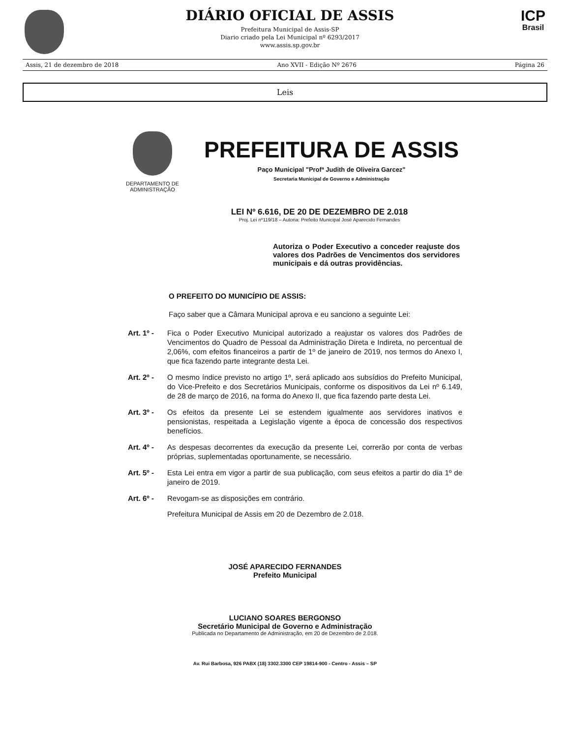DIÁRIO OFICIAL DE ASSIS
Prefeitura Municipal de Assis-SP
Diario criado pela Lei Municipal nº 6293/2017
www.assis.sp.gov.br
ICP
Brasil
Assis, 21 de dezembro de 2018 Ano XVII - Edição Nº 2676 Página 26
Leis
DEPARTAMENTO DE ADMINISTRAÇÃO
PREFEITURA DE ASSIS
Paço Municipal "Profª Judith de Oliveira Garcez"
Secretaria Municipal de Governo e Administração
LEI Nº 6.616, DE 20 DE DEZEMBRO DE 2.018
Proj. Lei nº119/18 – Autoria: Prefeito Municipal José Aparecido Fernandes
Autoriza o Poder Executivo a conceder reajuste dos valores dos Padrões de Vencimentos dos servidores municipais e dá outras providências.
O PREFEITO DO MUNICÍPIO DE ASSIS:
Faço saber que a Câmara Municipal aprova e eu sanciono a seguinte Lei:
Art. 1º - Fica o Poder Executivo Municipal autorizado a reajustar os valores dos Padrões de Vencimentos do Quadro de Pessoal da Administração Direta e Indireta, no percentual de 2,06%, com efeitos financeiros a partir de 1º de janeiro de 2019, nos termos do Anexo I, que fica fazendo parte integrante desta Lei.
Art. 2º - O mesmo índice previsto no artigo 1º, será aplicado aos subsídios do Prefeito Municipal, do Vice-Prefeito e dos Secretários Municipais, conforme os dispositivos da Lei nº 6.149, de 28 de março de 2016, na forma do Anexo II, que fica fazendo parte desta Lei.
Art. 3º - Os efeitos da presente Lei se estendem igualmente aos servidores inativos e pensionistas, respeitada a Legislação vigente a época de concessão dos respectivos benefícios.
Art. 4º - As despesas decorrentes da execução da presente Lei, correrão por conta de verbas próprias, suplementadas oportunamente, se necessário.
Art. 5º - Esta Lei entra em vigor a partir de sua publicação, com seus efeitos a partir do dia 1º de janeiro de 2019.
Art. 6º - Revogam-se as disposições em contrário.
Prefeitura Municipal de Assis em 20 de Dezembro de 2.018.
JOSÉ APARECIDO FERNANDES
Prefeito Municipal
LUCIANO SOARES BERGONSO
Secretário Municipal de Governo e Administração
Publicada no Departamento de Administração, em 20 de Dezembro de 2.018.
Av. Rui Barbosa, 926 PABX (18) 3302.3300 CEP 19814-900 - Centro - Assis – SP